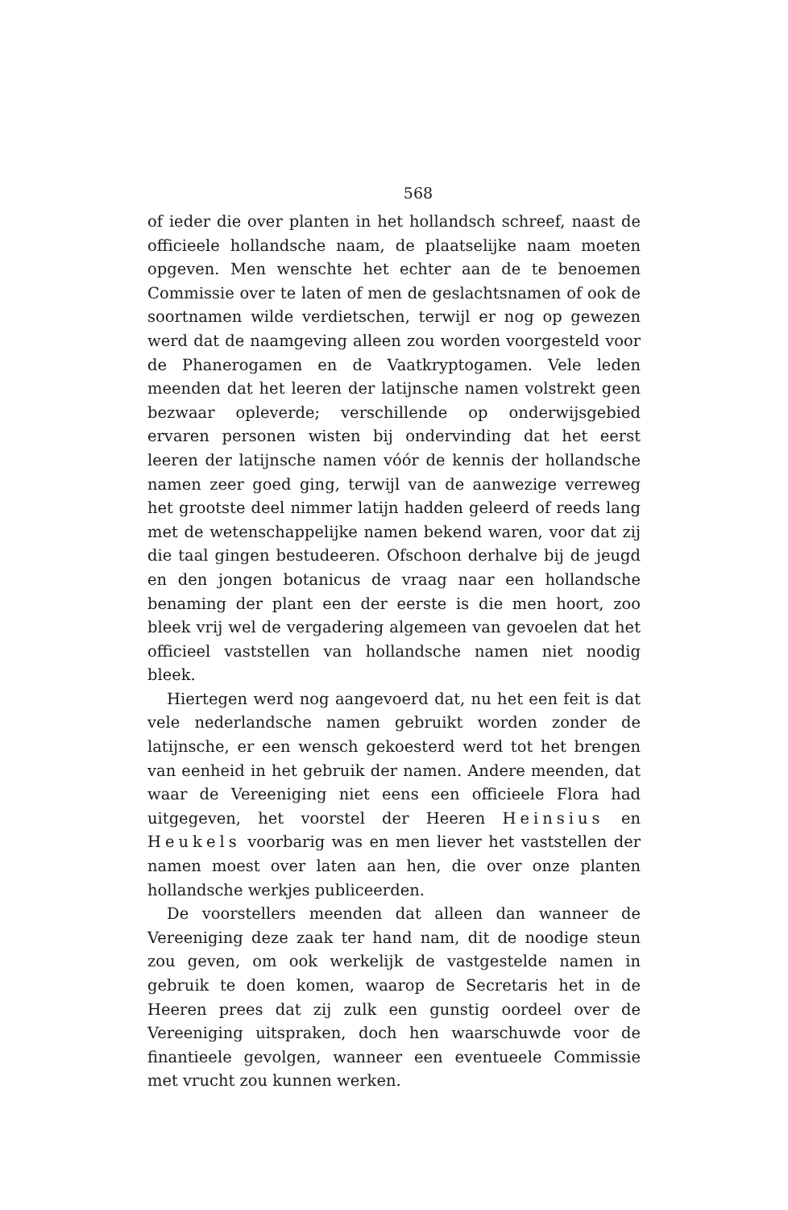568
of ieder die over planten in het hollandsch schreef, naast de officieele hollandsche naam, de plaatselijke naam moeten opgeven. Men wenschte het echter aan de te benoemen Commissie over te laten of men de geslachtsnamen of ook de soortnamen wilde verdietschen, terwijl er nog op gewezen werd dat de naamgeving alleen zou worden voorgesteld voor de Phanerogamen en de Vaatkryptogamen. Vele leden meenden dat het leeren der latijnsche namen volstrekt geen bezwaar opleverde; verschillende op onderwijsgebied ervaren personen wisten bij ondervinding dat het eerst leeren der latijnsche namen vóór de kennis der hollandsche namen zeer goed ging, terwijl van de aanwezige verreweg het grootste deel nimmer latijn hadden geleerd of reeds lang met de wetenschappelijke namen bekend waren, voor dat zij die taal gingen bestudeeren. Ofschoon derhalve bij de jeugd en den jongen botanicus de vraag naar een hollandsche benaming der plant een der eerste is die men hoort, zoo bleek vrij wel de vergadering algemeen van gevoelen dat het officieel vaststellen van hollandsche namen niet noodig bleek.
Hiertegen werd nog aangevoerd dat, nu het een feit is dat vele nederlandsche namen gebruikt worden zonder de latijnsche, er een wensch gekoesterd werd tot het brengen van eenheid in het gebruik der namen. Andere meenden, dat waar de Vereeniging niet eens een officieele Flora had uitgegeven, het voorstel der Heeren Heinsius en Heukels voorbarig was en men liever het vaststellen der namen moest over laten aan hen, die over onze planten hollandsche werkjes publiceerden.
De voorstellers meenden dat alleen dan wanneer de Vereeniging deze zaak ter hand nam, dit de noodige steun zou geven, om ook werkelijk de vastgestelde namen in gebruik te doen komen, waarop de Secretaris het in de Heeren prees dat zij zulk een gunstig oordeel over de Vereeniging uitspraken, doch hen waarschuwde voor de finantieele gevolgen, wanneer een eventueele Commissie met vrucht zou kunnen werken.